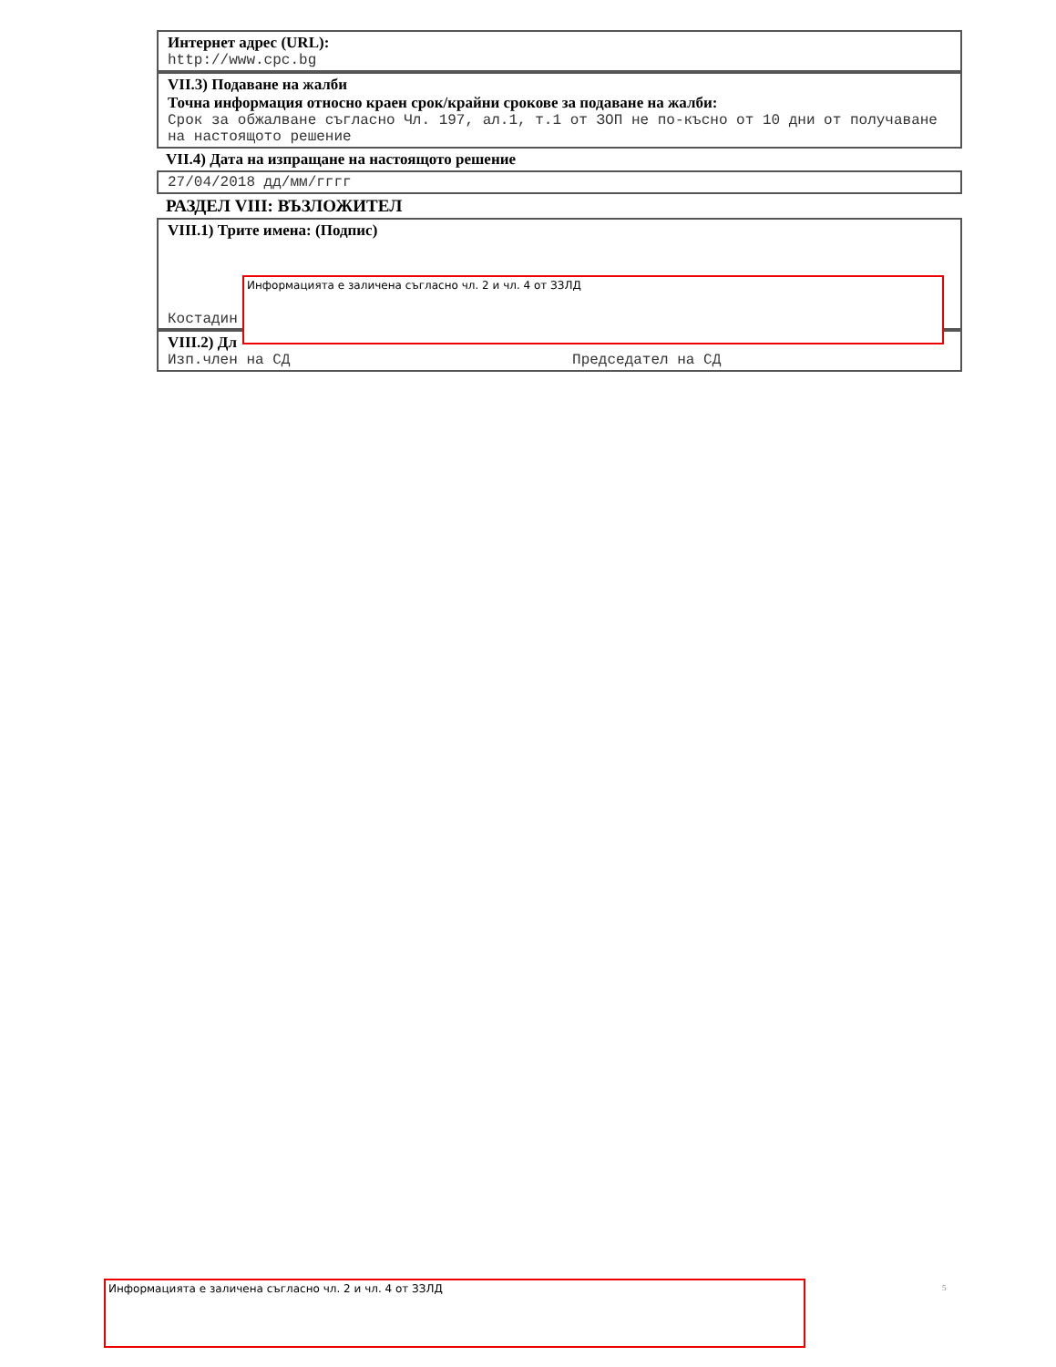Интернет адрес (URL):
http://www.cpc.bg
VII.3) Подаване на жалби
Точна информация относно краен срок/крайни срокове за подаване на жалби:
Срок за обжалване съгласно Чл. 197, ал.1, т.1 от ЗОП не по-късно от 10 дни от получаване на настоящото решение
VII.4) Дата на изпращане на настоящото решение
27/04/2018 дд/мм/гггг
РАЗДЕЛ VIII: ВЪЗЛОЖИТЕЛ
VIII.1) Трите имена: (Подпис)
Костадин
VIII.2) Дл
Изп.член на СД Председател на СД
Информацията е заличена съгласно чл. 2 и чл. 4 от ЗЗЛД
Информацията е заличена съгласно чл. 2 и чл. 4 от ЗЗЛД 5